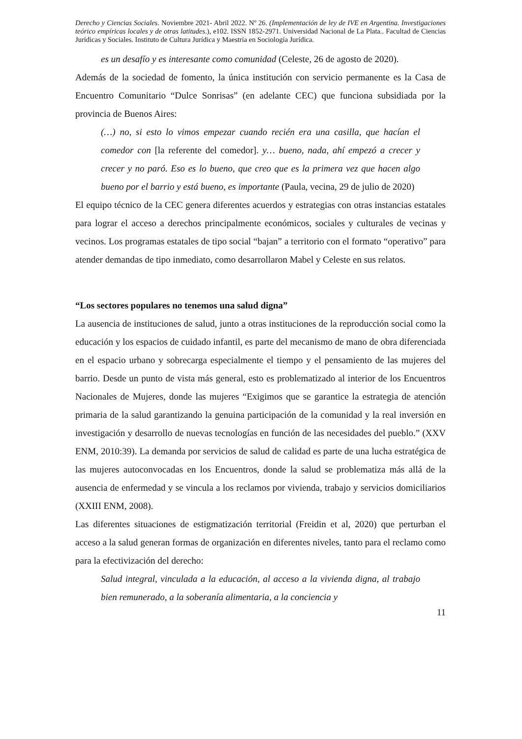Derecho y Ciencias Sociales. Noviembre 2021- Abril 2022. Nº 26. (Implementación de ley de IVE en Argentina. Investigaciones teórico empíricas locales y de otras latitudes.), e102. ISSN 1852-2971. Universidad Nacional de La Plata.. Facultad de Ciencias Jurídicas y Sociales. Instituto de Cultura Jurídica y Maestría en Sociología Jurídica.
es un desafío y es interesante como comunidad (Celeste, 26 de agosto de 2020).
Además de la sociedad de fomento, la única institución con servicio permanente es la Casa de Encuentro Comunitario “Dulce Sonrisas” (en adelante CEC) que funciona subsidiada por la provincia de Buenos Aires:
(…) no, si esto lo vimos empezar cuando recién era una casilla, que hacían el comedor con [la referente del comedor]. y… bueno, nada, ahí empezó a crecer y crecer y no paró. Eso es lo bueno, que creo que es la primera vez que hacen algo bueno por el barrio y está bueno, es importante (Paula, vecina, 29 de julio de 2020)
El equipo técnico de la CEC genera diferentes acuerdos y estrategias con otras instancias estatales para lograr el acceso a derechos principalmente económicos, sociales y culturales de vecinas y vecinos. Los programas estatales de tipo social “bajan” a territorio con el formato “operativo” para atender demandas de tipo inmediato, como desarrollaron Mabel y Celeste en sus relatos.
“Los sectores populares no tenemos una salud digna”
La ausencia de instituciones de salud, junto a otras instituciones de la reproducción social como la educación y los espacios de cuidado infantil, es parte del mecanismo de mano de obra diferenciada en el espacio urbano y sobrecarga especialmente el tiempo y el pensamiento de las mujeres del barrio. Desde un punto de vista más general, esto es problematizado al interior de los Encuentros Nacionales de Mujeres, donde las mujeres “Exigimos que se garantice la estrategia de atención primaria de la salud garantizando la genuina participación de la comunidad y la real inversión en investigación y desarrollo de nuevas tecnologías en función de las necesidades del pueblo.” (XXV ENM, 2010:39). La demanda por servicios de salud de calidad es parte de una lucha estratégica de las mujeres autoconvocadas en los Encuentros, donde la salud se problematiza más allá de la ausencia de enfermedad y se vincula a los reclamos por vivienda, trabajo y servicios domiciliarios (XXIII ENM, 2008).
Las diferentes situaciones de estigmatización territorial (Freidin et al, 2020) que perturban el acceso a la salud generan formas de organización en diferentes niveles, tanto para el reclamo como para la efectivización del derecho:
Salud integral, vinculada a la educación, al acceso a la vivienda digna, al trabajo bien remunerado, a la soberanía alimentaria, a la conciencia y
11